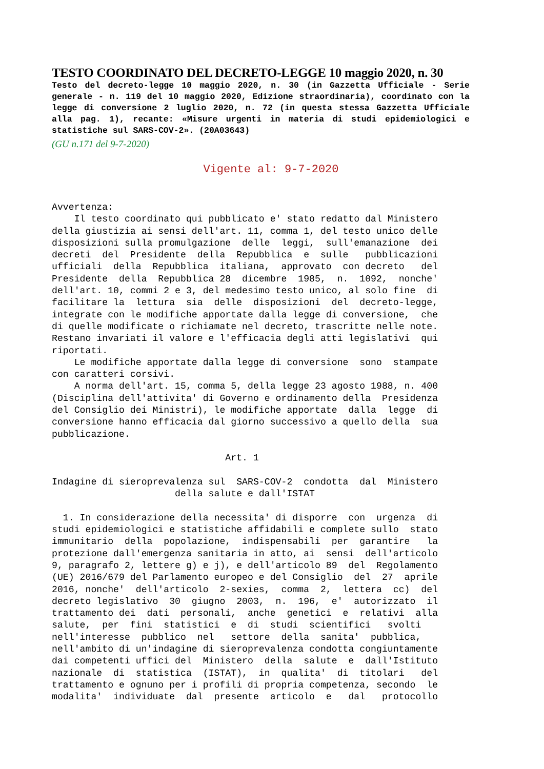TESTO COORDINATO DEL DECRETO-LEGGE 10 maggio 2020, n. 30
Testo del decreto-legge 10 maggio 2020, n. 30 (in Gazzetta Ufficiale - Serie generale - n. 119 del 10 maggio 2020, Edizione straordinaria), coordinato con la legge di conversione 2 luglio 2020, n. 72 (in questa stessa Gazzetta Ufficiale alla pag. 1), recante: «Misure urgenti in materia di studi epidemiologici e statistiche sul SARS-COV-2». (20A03643)
(GU n.171 del 9-7-2020)
Vigente al: 9-7-2020
Avvertenza:
    Il testo coordinato qui pubblicato e' stato redatto dal Ministero
della giustizia ai sensi dell'art. 11, comma 1, del testo unico delle
disposizioni sulla promulgazione  delle  leggi,  sull'emanazione  dei
decreti  del  Presidente  della  Repubblica  e  sulle   pubblicazioni
ufficiali  della  Repubblica  italiana,  approvato  con decreto   del
Presidente  della  Repubblica 28  dicembre  1985,  n.  1092,  nonche'
dell'art. 10, commi 2 e 3, del medesimo testo unico, al solo fine  di
facilitare la  lettura  sia  delle  disposizioni  del  decreto-legge,
integrate con le modifiche apportate dalla legge di conversione,  che
di quelle modificate o richiamate nel decreto, trascritte nelle note.
Restano invariati il valore e l'efficacia degli atti legislativi  qui
riportati.
    Le modifiche apportate dalla legge di conversione  sono  stampate
con caratteri corsivi.
    A norma dell'art. 15, comma 5, della legge 23 agosto 1988, n. 400
(Disciplina dell'attivita' di Governo e ordinamento della  Presidenza
del Consiglio dei Ministri), le modifiche apportate  dalla  legge  di
conversione hanno efficacia dal giorno successivo a quello della  sua
pubblicazione.

                               Art. 1

Indagine di sieroprevalenza sul  SARS-COV-2  condotta  dal  Ministero
                      della salute e dall'ISTAT

  1. In considerazione della necessita' di disporre  con  urgenza  di
studi epidemiologici e statistiche affidabili e complete sullo  stato
immunitario  della  popolazione,  indispensabili  per  garantire   la
protezione dall'emergenza sanitaria in atto, ai  sensi  dell'articolo
9, paragrafo 2, lettere g) e j), e dell'articolo 89  del  Regolamento
(UE) 2016/679 del Parlamento europeo e del Consiglio  del  27  aprile
2016, nonche'  dell'articolo  2-sexies,  comma  2,  lettera  cc)  del
decreto legislativo  30  giugno  2003,  n.  196,  e'  autorizzato  il
trattamento dei  dati  personali,  anche  genetici  e  relativi  alla
salute,  per  fini  statistici  e  di  studi  scientifici   svolti
nell'interesse  pubblico  nel   settore  della  sanita'  pubblica,
nell'ambito di un'indagine di sieroprevalenza condotta congiuntamente
dai competenti uffici del  Ministero  della  salute  e  dall'Istituto
nazionale  di  statistica  (ISTAT),  in  qualita'  di  titolari   del
trattamento e ognuno per i profili di propria competenza, secondo  le
modalita'  individuate  dal  presente  articolo  e   dal   protocollo